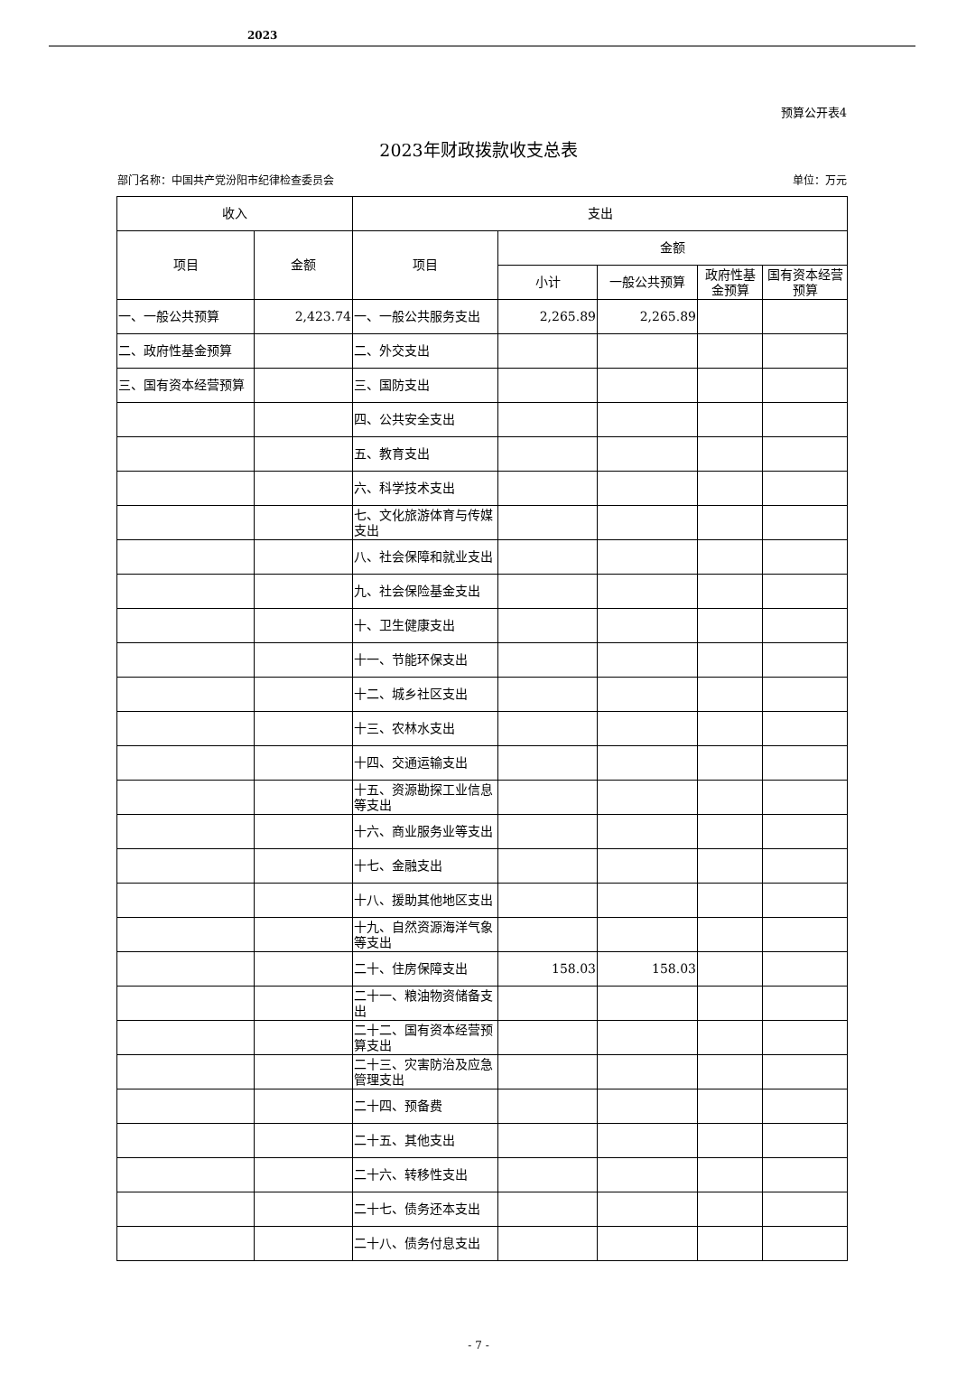2023
预算公开表4
2023年财政拨款收支总表
部门名称：中国共产党汾阳市纪律检查委员会 单位：万元
| 收入 | | 支出 | | | | |
| --- | --- | --- | --- | --- | --- | --- |
| 项目 | 金额 | 项目 | 金额 | | | |
| | | | 小计 | 一般公共预算 | 政府性基金预算 | 国有资本经营预算 |
| 一、一般公共预算 | 2,423.74 | 一、一般公共服务支出 | 2,265.89 | 2,265.89 | | |
| 二、政府性基金预算 | | 二、外交支出 | | | | |
| 三、国有资本经营预算 | | 三、国防支出 | | | | |
| | | 四、公共安全支出 | | | | |
| | | 五、教育支出 | | | | |
| | | 六、科学技术支出 | | | | |
| | | 七、文化旅游体育与传媒支出 | | | | |
| | | 八、社会保障和就业支出 | | | | |
| | | 九、社会保险基金支出 | | | | |
| | | 十、卫生健康支出 | | | | |
| | | 十一、节能环保支出 | | | | |
| | | 十二、城乡社区支出 | | | | |
| | | 十三、农林水支出 | | | | |
| | | 十四、交通运输支出 | | | | |
| | | 十五、资源勘探工业信息等支出 | | | | |
| | | 十六、商业服务业等支出 | | | | |
| | | 十七、金融支出 | | | | |
| | | 十八、援助其他地区支出 | | | | |
| | | 十九、自然资源海洋气象等支出 | | | | |
| | | 二十、住房保障支出 | 158.03 | 158.03 | | |
| | | 二十一、粮油物资储备支出 | | | | |
| | | 二十二、国有资本经营预算支出 | | | | |
| | | 二十三、灾害防治及应急管理支出 | | | | |
| | | 二十四、预备费 | | | | |
| | | 二十五、其他支出 | | | | |
| | | 二十六、转移性支出 | | | | |
| | | 二十七、债务还本支出 | | | | |
| | | 二十八、债务付息支出 | | | | |
- 7 -